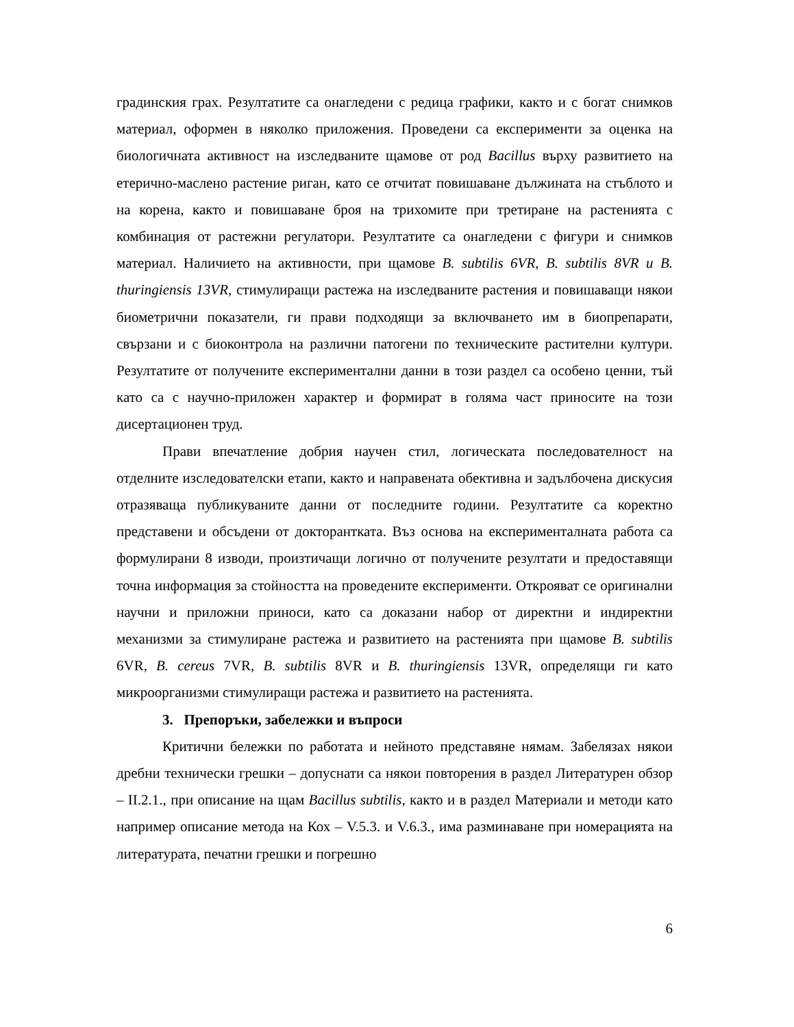градинския грах. Резултатите са онагледени с редица графики, както и с богат снимков материал, оформен в няколко приложения. Проведени са експерименти за оценка на биологичната активност на изследваните щамове от род Bacillus върху развитието на етерично-маслено растение риган, като се отчитат повишаване дължината на стъблото и на корена, както и повишаване броя на трихомите при третиране на растенията с комбинация от растежни регулатори. Резултатите са онагледени с фигури и снимков материал. Наличието на активности, при щамове B. subtilis 6VR, B. subtilis 8VR и B. thuringiensis 13VR, стимулиращи растежа на изследваните растения и повишаващи някои биометрични показатели, ги прави подходящи за включването им в биопрепарати, свързани и с биоконтрола на различни патогени по техническите растителни култури. Резултатите от получените експериментални данни в този раздел са особено ценни, тъй като са с научно-приложен характер и формират в голяма част приносите на този дисертационен труд.
Прави впечатление добрия научен стил, логическата последователност на отделните изследователски етапи, както и направената обективна и задълбочена дискусия отразяваща публикуваните данни от последните години. Резултатите са коректно представени и обсъдени от докторантката. Въз основа на експерименталната работа са формулирани 8 изводи, произтичащи логично от получените резултати и предоставящи точна информация за стойността на проведените експерименти. Открояват се оригинални научни и приложни приноси, като са доказани набор от директни и индиректни механизми за стимулиране растежа и развитието на растенията при щамове B. subtilis 6VR, B. cereus 7VR, B. subtilis 8VR и B. thuringiensis 13VR, определящи ги като микроорганизми стимулиращи растежа и развитието на растенията.
3. Препоръки, забележки и въпроси
Критични бележки по работата и нейното представяне нямам. Забелязах някои дребни технически грешки – допуснати са някои повторения в раздел Литературен обзор – II.2.1., при описание на щам Bacillus subtilis, както и в раздел Материали и методи като например описание метода на Кох – V.5.3. и V.6.3., има разминаване при номерацията на литературата, печатни грешки и погрешно
6